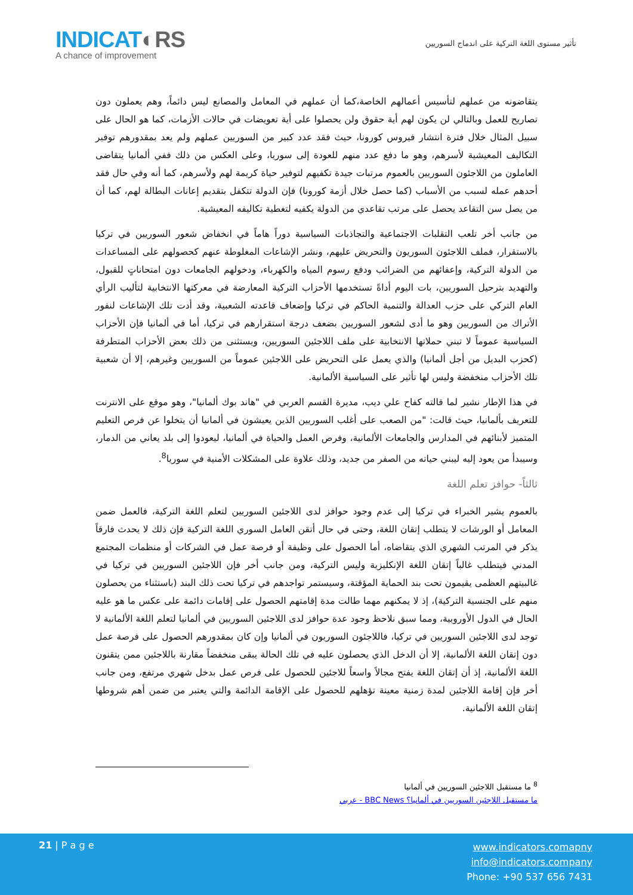INDICAT◐RS
A chance of improvement
تأثير مستوى اللغة التركية على اندماج السوريين
يتقاضونه من عملهم لتأسيس أعمالهم الخاصة،كما أن عملهم في المعامل والمصانع ليس دائماً، وهم يعملون دون تصاريح للعمل وبالتالي لن يكون لهم أية حقوق ولن يحصلوا على أية تعويضات في حالات الأزمات، كما هو الحال على سبيل المثال خلال فترة انتشار فيروس كورونا، حيث فقد عدد كبير من السوريين عملهم ولم يعد بمقدورهم توفير التكاليف المعيشية لأسرهم، وهو ما دفع عدد منهم للعودة إلى سوريا، وعلى العكس من ذلك ففي ألمانيا يتقاضى العاملون من اللاجئون السوريين بالعموم مرتبات جيدة تكفيهم لتوفير حياة كريمة لهم ولأسرهم، كما أنه وفي حال فقد أحدهم عمله لسبب من الأسباب (كما حصل خلال أزمة كورونا) فإن الدولة تتكفل بتقديم إعانات البطالة لهم، كما أن من يصل سن التقاعد يحصل على مرتب تقاعدي من الدولة يكفيه لتغطية تكاليفه المعيشية.
من جانب أخر تلعب التقلبات الاجتماعية والتجاذبات السياسية دوراً هاماً في انخفاض شعور السوريين في تركيا بالاستقرار، فملف اللاجئون السوريون والتحريض عليهم، ونشر الإشاعات المغلوطة عنهم كحصولهم على المساعدات من الدولة التركية، وإعفائهم من الضرائب ودفع رسوم المياه والكهرباء، ودخولهم الجامعات دون امتحاناتٍ للقبول، والتهديد بترحيل السوريين، بات اليوم أداةً تستخدمها الأحزاب التركية المعارضة في معركتها الانتخابية لتأليب الرأي العام التركي على حزب العدالة والتنمية الحاكم في تركيا وإضعاف قاعدته الشعبية، وقد أدت تلك الإشاعات لنفور الأتراك من السوريين وهو ما أدى لشعور السوريين بضعف درجة استقرارهم في تركيا، أما في ألمانيا فإن الأحزاب السياسية عموماً لا تبني حملاتها الانتخابية على ملف اللاجئين السوريين، ويستثنى من ذلك بعض الأحزاب المتطرفة (كحزب البديل من أجل ألمانيا) والذي يعمل على التحريض على اللاجئين عموماً من السوريين وغيرهم، إلا أن شعبية تلك الأحزاب منخفضة وليس لها تأثير على السياسية الألمانية.
في هذا الإطار نشير لما قالته كفاح علي ديب، مديرة القسم العربي في "هاند بوك ألمانيا"، وهو موقع على الانترنت للتعريف بألمانيا، حيث قالت: "من الصعب على أغلب السوريين الذين يعيشون في ألمانيا أن يتخلوا عن فرص التعليم المتميز لأبنائهم في المدارس والجامعات الألمانية، وفرص العمل والحياة في ألمانيا، ليعودوا إلى بلد يعاني من الدمار، وسيبدأ من يعود إليه ليبني حياته من الصفر من جديد، وذلك علاوة على المشكلات الأمنية في سوريا<sup>8</sup>.
ثالثاً- حوافز تعلم اللغة
بالعموم يشير الخبراء في تركيا إلى عدم وجود حوافز لدى اللاجئين السوريين لتعلم اللغة التركية، فالعمل ضمن المعامل أو الورشات لا يتطلب إتقان اللغة، وحتى في حال أتقن العامل السوري اللغة التركية فإن ذلك لا يحدث فارقاً يذكر في المرتب الشهري الذي يتقاضاه، أما الحصول على وظيفة أو فرصة عمل في الشركات أو منظمات المجتمع المدني فيتطلب غالباً إتقان اللغة الإنكليزية وليس التركية، ومن جانب أخر فإن اللاجئين السوريين في تركيا في غالبيتهم العظمى يقيمون تحت بند الحماية المؤقتة، وسيستمر تواجدهم في تركيا تحت ذلك البند (باستثناء من يحصلون منهم على الجنسية التركية)، إذ لا يمكنهم مهما طالت مدة إقامتهم الحصول على إقامات دائمة على عكس ما هو عليه الحال في الدول الأوروبية، ومما سبق نلاحظ وجود عدة حوافز لدى اللاجئين السوريين في ألمانيا لتعلم اللغة الألمانية لا توجد لدى اللاجئين السوريين في تركيا، فاللاجئون السوريون في ألمانيا وإن كان بمقدورهم الحصول على فرصة عمل دون إتقان اللغة الألمانية، إلا أن الدخل الذي يحصلون عليه في تلك الحالة يبقى منخفضاً مقارنة باللاجئين ممن يتقنون اللغة الألمانية، إذ أن إتقان اللغة يفتح مجالاً واسعاً للاجئين للحصول على فرص عمل بدخل شهري مرتفع، ومن جانب أخر فإن إقامة اللاجئين لمدة زمنية معينة تؤهلهم للحصول على الإقامة الدائمة والتي يعتبر من ضمن أهم شروطها إتقان اللغة الألمانية.
<sup>8</sup> ما مستقبل اللاجئين السوريين في ألمانيا
ما مستقبل اللاجئين السوريين في ألمانيا؟ BBC News - عربي
21 | P a g e
www.indicators.comapny
info@indicators.company
Phone: +90 537 656 7431